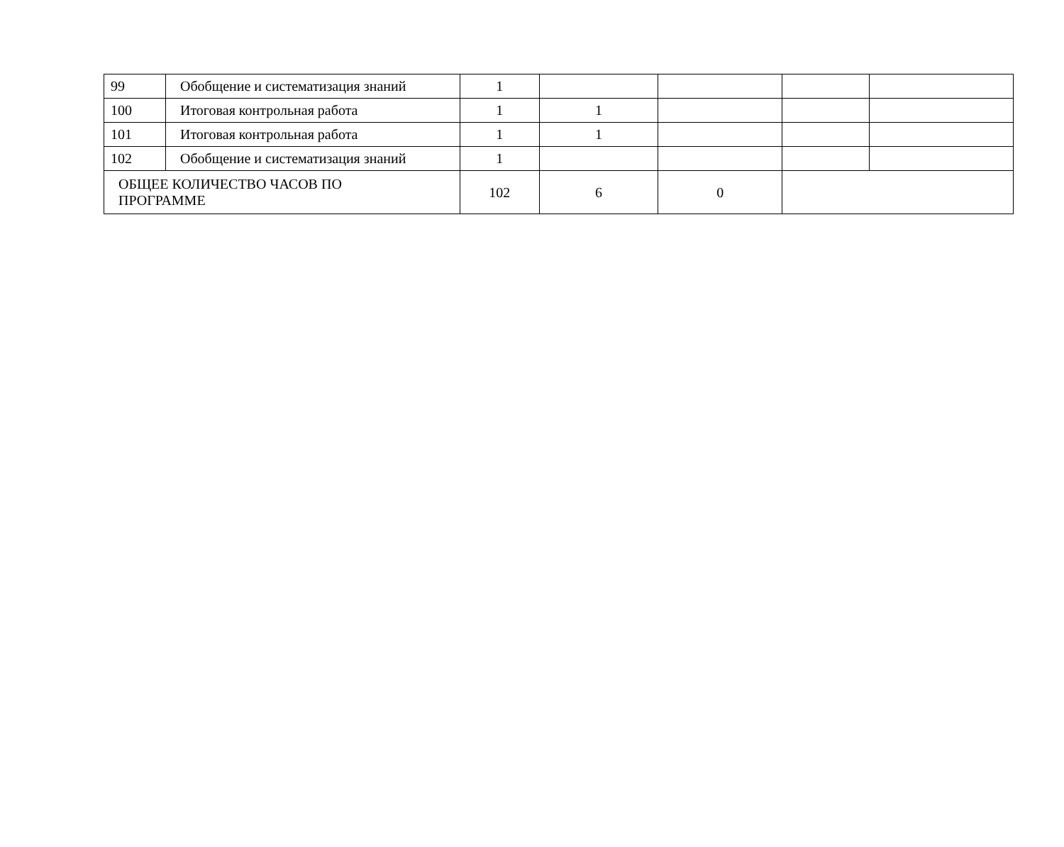| 99 | Обобщение и систематизация знаний | 1 | | | | |
| 100 | Итоговая контрольная работа | 1 | 1 | | | |
| 101 | Итоговая контрольная работа | 1 | 1 | | | |
| 102 | Обобщение и систематизация знаний | 1 | | | | |
| ОБЩЕЕ КОЛИЧЕСТВО ЧАСОВ ПО ПРОГРАММЕ | | 102 | 6 | 0 | | |